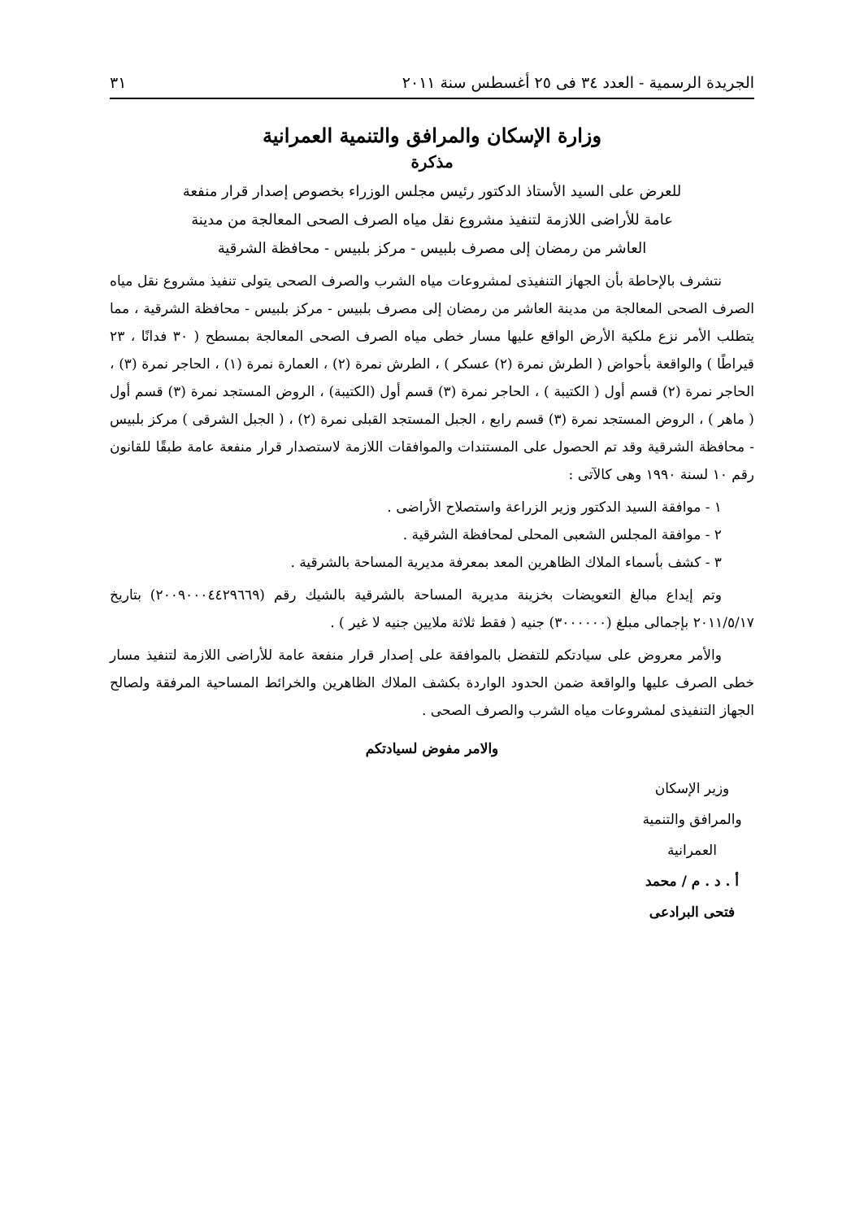الجريدة الرسمية - العدد ٣٤ فى ٢٥ أغسطس سنة ٢٠١١ ٣١
وزارة الإسكان والمرافق والتنمية العمرانية
مذكرة
للعرض على السيد الأستاذ الدكتور رئيس مجلس الوزراء بخصوص إصدار قرار منفعة عامة للأراضى اللازمة لتنفيذ مشروع نقل مياه الصرف الصحى المعالجة من مدينة العاشر من رمضان إلى مصرف بلبيس - مركز بلبيس - محافظة الشرقية
نتشرف بالإحاطة بأن الجهاز التنفيذى لمشروعات مياه الشرب والصرف الصحى يتولى تنفيذ مشروع نقل مياه الصرف الصحى المعالجة من مدينة العاشر من رمضان إلى مصرف بلبيس - مركز بلبيس - محافظة الشرقية ، مما يتطلب الأمر نزع ملكية الأرض الواقع عليها مسار خطى مياه الصرف الصحى المعالجة بمسطح ( ٣٠ فدانًا ، ٢٣ قيراطًا ) والواقعة بأحواض ( الطرش نمرة (٢) عسكر ) ، الطرش نمرة (٢) ، العمارة نمرة (١) ، الحاجر نمرة (٣) ، الحاجر نمرة (٢) قسم أول ( الكتيبة ) ، الحاجر نمرة (٣) قسم أول (الكتيبة) ، الروض المستجد نمرة (٣) قسم أول ( ماهر ) ، الروض المستجد نمرة (٣) قسم رابع ، الجبل المستجد القبلى نمرة (٢) ، ( الجبل الشرقى ) مركز بلبيس - محافظة الشرقية وقد تم الحصول على المستندات والموافقات اللازمة لاستصدار قرار منفعة عامة طبقًا للقانون رقم ١٠ لسنة ١٩٩٠ وهى كالآتى :
١ - موافقة السيد الدكتور وزير الزراعة واستصلاح الأراضى .
٢ - موافقة المجلس الشعبى المحلى لمحافظة الشرقية .
٣ - كشف بأسماء الملاك الظاهرين المعد بمعرفة مديرية المساحة بالشرقية .
وتم إيداع مبالغ التعويضات بخزينة مديرية المساحة بالشرقية بالشيك رقم (٢٠٠٩٠٠٠٤٤٢٩٦٦٩) بتاريخ ٢٠١١/٥/١٧ بإجمالى مبلغ (٣٠٠٠٠٠٠) جنيه ( فقط ثلاثة ملايين جنيه لا غير ) .
والأمر معروض على سيادتكم للتفضل بالموافقة على إصدار قرار منفعة عامة للأراضى اللازمة لتنفيذ مسار خطى الصرف عليها والواقعة ضمن الحدود الواردة بكشف الملاك الظاهرين والخرائط المساحية المرفقة ولصالح الجهاز التنفيذى لمشروعات مياه الشرب والصرف الصحى .
والامر مفوض لسيادتكم
وزير الإسكان
والمرافق والتنمية العمرانية
أ . د . م / محمد فتحى البرادعى